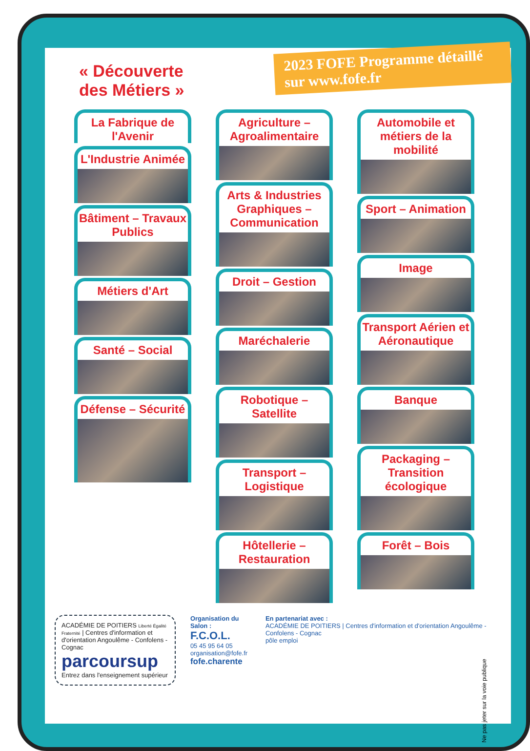« Découverte
des Métiers »
2023 FOFE Programme détaillé sur www.fofe.fr
La Fabrique de l'Avenir
L'Industrie Animée
Bâtiment – Travaux Publics
Métiers d'Art
Santé – Social
Défense – Sécurité
Agriculture – Agroalimentaire
Arts & Industries Graphiques – Communication
Droit – Gestion
Maréchalerie
Robotique – Satellite
Transport – Logistique
Hôtellerie – Restauration
Automobile et métiers de la mobilité
Sport – Animation
Image
Transport Aérien et Aéronautique
Banque
Packaging – Transition écologique
Forêt – Bois
ACADÉMIE DE POITIERS Liberté Égalité Fraternité | Centres d'information et d'orientation Angoulême - Confolens - Cognac
parcoursup
Entrez dans l'enseignement supérieur
Organisation du Salon :
F.C.O.L.
05 45 95 64 05
organisation@fofe.fr
fofe.charente
En partenariat avec :
ACADÉMIE DE POITIERS | Centres d'information et d'orientation Angoulême - Confolens - Cognac
pôle emploi
Ne pas jeter sur la voie publique